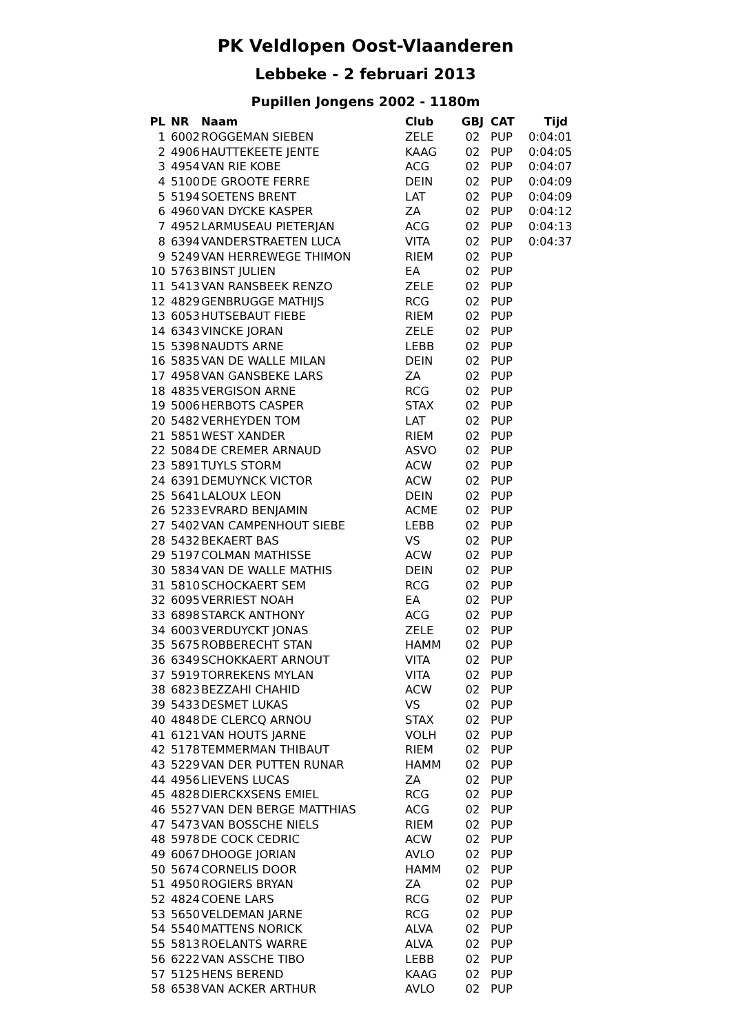PK Veldlopen Oost-Vlaanderen
Lebbeke - 2 februari 2013
Pupillen Jongens 2002 - 1180m
| PL | NR | Naam | Club | GBJ | CAT | Tijd |
| --- | --- | --- | --- | --- | --- | --- |
| 1 | 6002 | ROGGEMAN SIEBEN | ZELE | 02 | PUP | 0:04:01 |
| 2 | 4906 | HAUTTEKEETE JENTE | KAAG | 02 | PUP | 0:04:05 |
| 3 | 4954 | VAN RIE KOBE | ACG | 02 | PUP | 0:04:07 |
| 4 | 5100 | DE GROOTE FERRE | DEIN | 02 | PUP | 0:04:09 |
| 5 | 5194 | SOETENS BRENT | LAT | 02 | PUP | 0:04:09 |
| 6 | 4960 | VAN DYCKE KASPER | ZA | 02 | PUP | 0:04:12 |
| 7 | 4952 | LARMUSEAU PIETERJAN | ACG | 02 | PUP | 0:04:13 |
| 8 | 6394 | VANDERSTRAETEN LUCA | VITA | 02 | PUP | 0:04:37 |
| 9 | 5249 | VAN HERREWEGE THIMON | RIEM | 02 | PUP | |
| 10 | 5763 | BINST JULIEN | EA | 02 | PUP | |
| 11 | 5413 | VAN RANSBEEK RENZO | ZELE | 02 | PUP | |
| 12 | 4829 | GENBRUGGE MATHIJS | RCG | 02 | PUP | |
| 13 | 6053 | HUTSEBAUT FIEBE | RIEM | 02 | PUP | |
| 14 | 6343 | VINCKE JORAN | ZELE | 02 | PUP | |
| 15 | 5398 | NAUDTS ARNE | LEBB | 02 | PUP | |
| 16 | 5835 | VAN DE WALLE MILAN | DEIN | 02 | PUP | |
| 17 | 4958 | VAN GANSBEKE LARS | ZA | 02 | PUP | |
| 18 | 4835 | VERGISON ARNE | RCG | 02 | PUP | |
| 19 | 5006 | HERBOTS CASPER | STAX | 02 | PUP | |
| 20 | 5482 | VERHEYDEN TOM | LAT | 02 | PUP | |
| 21 | 5851 | WEST XANDER | RIEM | 02 | PUP | |
| 22 | 5084 | DE CREMER ARNAUD | ASVO | 02 | PUP | |
| 23 | 5891 | TUYLS STORM | ACW | 02 | PUP | |
| 24 | 6391 | DEMUYNCK VICTOR | ACW | 02 | PUP | |
| 25 | 5641 | LALOUX LEON | DEIN | 02 | PUP | |
| 26 | 5233 | EVRARD BENJAMIN | ACME | 02 | PUP | |
| 27 | 5402 | VAN CAMPENHOUT SIEBE | LEBB | 02 | PUP | |
| 28 | 5432 | BEKAERT BAS | VS | 02 | PUP | |
| 29 | 5197 | COLMAN MATHISSE | ACW | 02 | PUP | |
| 30 | 5834 | VAN DE WALLE MATHIS | DEIN | 02 | PUP | |
| 31 | 5810 | SCHOCKAERT SEM | RCG | 02 | PUP | |
| 32 | 6095 | VERRIEST NOAH | EA | 02 | PUP | |
| 33 | 6898 | STARCK ANTHONY | ACG | 02 | PUP | |
| 34 | 6003 | VERDUYCKT JONAS | ZELE | 02 | PUP | |
| 35 | 5675 | ROBBERECHT STAN | HAMM | 02 | PUP | |
| 36 | 6349 | SCHOKKAERT ARNOUT | VITA | 02 | PUP | |
| 37 | 5919 | TORREKENS MYLAN | VITA | 02 | PUP | |
| 38 | 6823 | BEZZAHI CHAHID | ACW | 02 | PUP | |
| 39 | 5433 | DESMET LUKAS | VS | 02 | PUP | |
| 40 | 4848 | DE CLERCQ ARNOU | STAX | 02 | PUP | |
| 41 | 6121 | VAN HOUTS JARNE | VOLH | 02 | PUP | |
| 42 | 5178 | TEMMERMAN THIBAUT | RIEM | 02 | PUP | |
| 43 | 5229 | VAN DER PUTTEN RUNAR | HAMM | 02 | PUP | |
| 44 | 4956 | LIEVENS LUCAS | ZA | 02 | PUP | |
| 45 | 4828 | DIERCKXSENS EMIEL | RCG | 02 | PUP | |
| 46 | 5527 | VAN DEN BERGE MATTHIAS | ACG | 02 | PUP | |
| 47 | 5473 | VAN BOSSCHE NIELS | RIEM | 02 | PUP | |
| 48 | 5978 | DE COCK CEDRIC | ACW | 02 | PUP | |
| 49 | 6067 | DHOOGE JORIAN | AVLO | 02 | PUP | |
| 50 | 5674 | CORNELIS DOOR | HAMM | 02 | PUP | |
| 51 | 4950 | ROGIERS BRYAN | ZA | 02 | PUP | |
| 52 | 4824 | COENE LARS | RCG | 02 | PUP | |
| 53 | 5650 | VELDEMAN JARNE | RCG | 02 | PUP | |
| 54 | 5540 | MATTENS NORICK | ALVA | 02 | PUP | |
| 55 | 5813 | ROELANTS WARRE | ALVA | 02 | PUP | |
| 56 | 6222 | VAN ASSCHE TIBO | LEBB | 02 | PUP | |
| 57 | 5125 | HENS BEREND | KAAG | 02 | PUP | |
| 58 | 6538 | VAN ACKER ARTHUR | AVLO | 02 | PUP | |